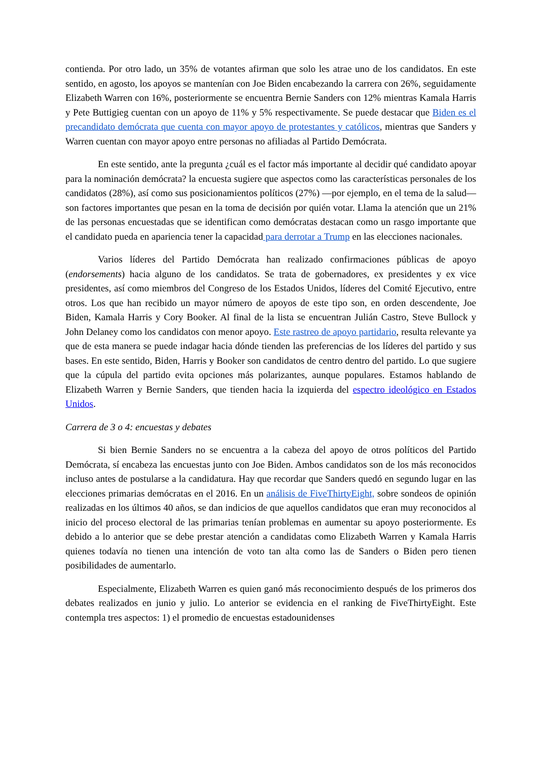contienda. Por otro lado, un 35% de votantes afirman que solo les atrae uno de los candidatos. En este sentido, en agosto, los apoyos se mantenían con Joe Biden encabezando la carrera con 26%, seguidamente Elizabeth Warren con 16%, posteriormente se encuentra Bernie Sanders con 12% mientras Kamala Harris y Pete Buttigieg cuentan con un apoyo de 11% y 5% respectivamente. Se puede destacar que Biden es el precandidato demócrata que cuenta con mayor apoyo de protestantes y católicos, mientras que Sanders y Warren cuentan con mayor apoyo entre personas no afiliadas al Partido Demócrata.
En este sentido, ante la pregunta ¿cuál es el factor más importante al decidir qué candidato apoyar para la nominación demócrata? la encuesta sugiere que aspectos como las características personales de los candidatos (28%), así como sus posicionamientos políticos (27%) —por ejemplo, en el tema de la salud— son factores importantes que pesan en la toma de decisión por quién votar. Llama la atención que un 21% de las personas encuestadas que se identifican como demócratas destacan como un rasgo importante que el candidato pueda en apariencia tener la capacidad para derrotar a Trump en las elecciones nacionales.
Varios líderes del Partido Demócrata han realizado confirmaciones públicas de apoyo (endorsements) hacia alguno de los candidatos. Se trata de gobernadores, ex presidentes y ex vice presidentes, así como miembros del Congreso de los Estados Unidos, líderes del Comité Ejecutivo, entre otros. Los que han recibido un mayor número de apoyos de este tipo son, en orden descendente, Joe Biden, Kamala Harris y Cory Booker. Al final de la lista se encuentran Julián Castro, Steve Bullock y John Delaney como los candidatos con menor apoyo. Este rastreo de apoyo partidario, resulta relevante ya que de esta manera se puede indagar hacia dónde tienden las preferencias de los líderes del partido y sus bases. En este sentido, Biden, Harris y Booker son candidatos de centro dentro del partido. Lo que sugiere que la cúpula del partido evita opciones más polarizantes, aunque populares. Estamos hablando de Elizabeth Warren y Bernie Sanders, que tienden hacia la izquierda del espectro ideológico en Estados Unidos.
Carrera de 3 o 4: encuestas y debates
Si bien Bernie Sanders no se encuentra a la cabeza del apoyo de otros políticos del Partido Demócrata, sí encabeza las encuestas junto con Joe Biden. Ambos candidatos son de los más reconocidos incluso antes de postularse a la candidatura. Hay que recordar que Sanders quedó en segundo lugar en las elecciones primarias demócratas en el 2016. En un análisis de FiveThirtyEight, sobre sondeos de opinión realizadas en los últimos 40 años, se dan indicios de que aquellos candidatos que eran muy reconocidos al inicio del proceso electoral de las primarias tenían problemas en aumentar su apoyo posteriormente. Es debido a lo anterior que se debe prestar atención a candidatas como Elizabeth Warren y Kamala Harris quienes todavía no tienen una intención de voto tan alta como las de Sanders o Biden pero tienen posibilidades de aumentarlo.
Especialmente, Elizabeth Warren es quien ganó más reconocimiento después de los primeros dos debates realizados en junio y julio. Lo anterior se evidencia en el ranking de FiveThirtyEight. Este contempla tres aspectos: 1) el promedio de encuestas estadounidenses